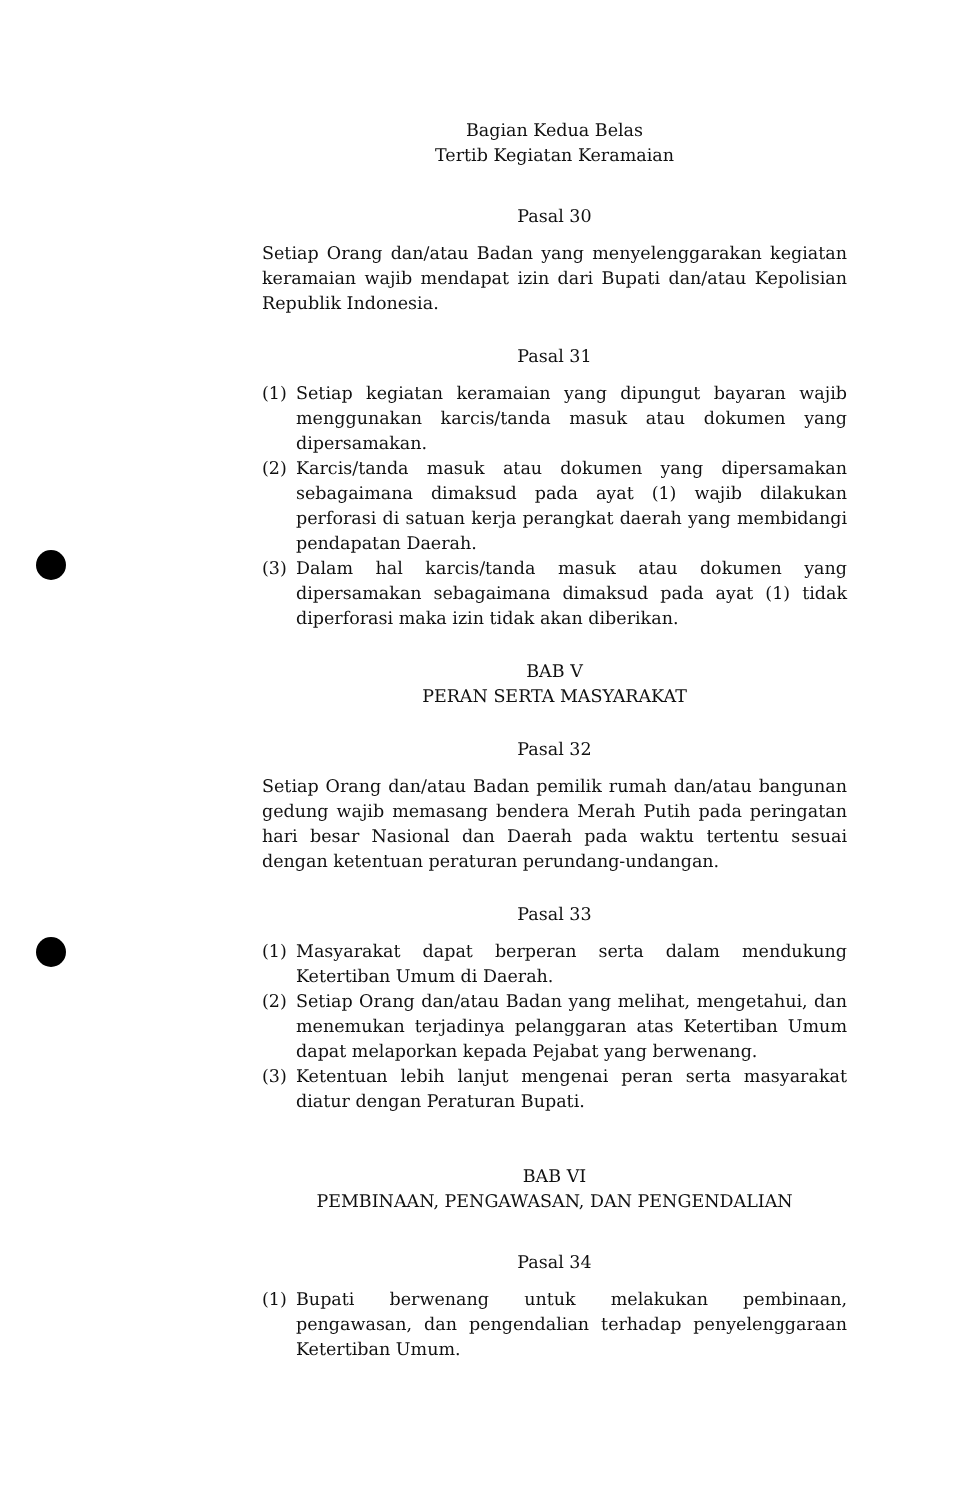Bagian Kedua Belas
Tertib Kegiatan Keramaian
Pasal 30
Setiap Orang dan/atau Badan yang menyelenggarakan kegiatan keramaian wajib mendapat izin dari Bupati dan/atau Kepolisian Republik Indonesia.
Pasal 31
(1) Setiap kegiatan keramaian yang dipungut bayaran wajib menggunakan karcis/tanda masuk atau dokumen yang dipersamakan.
(2) Karcis/tanda masuk atau dokumen yang dipersamakan sebagaimana dimaksud pada ayat (1) wajib dilakukan perforasi di satuan kerja perangkat daerah yang membidangi pendapatan Daerah.
(3) Dalam hal karcis/tanda masuk atau dokumen yang dipersamakan sebagaimana dimaksud pada ayat (1) tidak diperforasi maka izin tidak akan diberikan.
BAB V
PERAN SERTA MASYARAKAT
Pasal 32
Setiap Orang dan/atau Badan pemilik rumah dan/atau bangunan gedung wajib memasang bendera Merah Putih pada peringatan hari besar Nasional dan Daerah pada waktu tertentu sesuai dengan ketentuan peraturan perundang-undangan.
Pasal 33
(1) Masyarakat dapat berperan serta dalam mendukung Ketertiban Umum di Daerah.
(2) Setiap Orang dan/atau Badan yang melihat, mengetahui, dan menemukan terjadinya pelanggaran atas Ketertiban Umum dapat melaporkan kepada Pejabat yang berwenang.
(3) Ketentuan lebih lanjut mengenai peran serta masyarakat diatur dengan Peraturan Bupati.
BAB VI
PEMBINAAN, PENGAWASAN, DAN PENGENDALIAN
Pasal 34
(1) Bupati berwenang untuk melakukan pembinaan, pengawasan, dan pengendalian terhadap penyelenggaraan Ketertiban Umum.